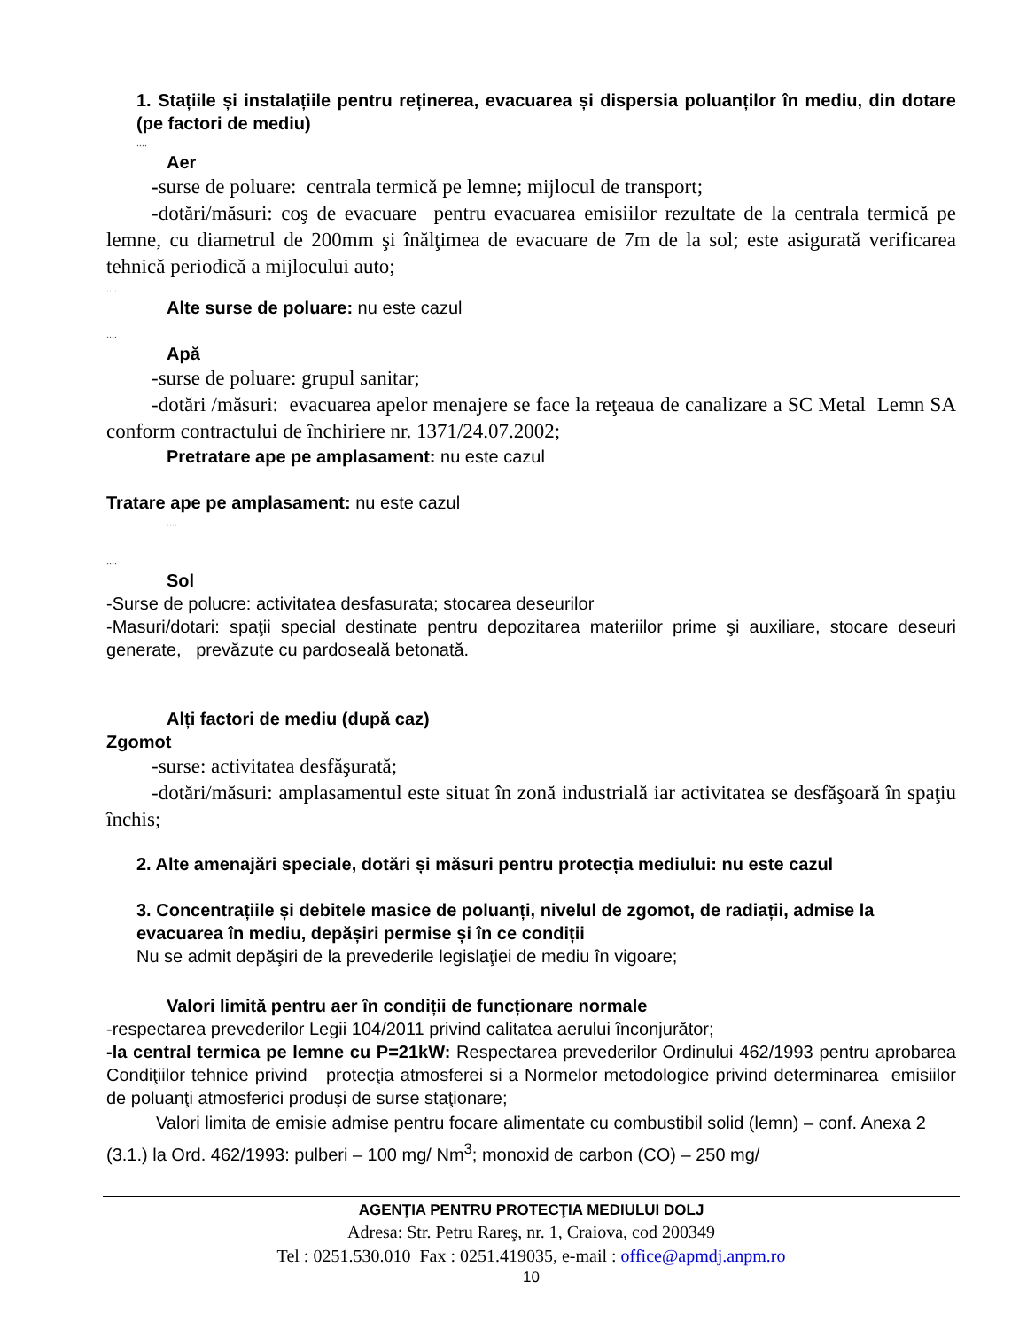1. Stațiile și instalațiile pentru reținerea, evacuarea și dispersia poluanților în mediu, din dotare (pe factori de mediu)
....
Aer
-surse de poluare: centrala termică pe lemne; mijlocul de transport;
-dotări/măsuri: coş de evacuare pentru evacuarea emisiilor rezultate de la centrala termică pe lemne, cu diametrul de 200mm şi înălţimea de evacuare de 7m de la sol; este asigurată verificarea tehnică periodică a mijlocului auto;
....
Alte surse de poluare: nu este cazul
....
Apă
-surse de poluare: grupul sanitar;
-dotări /măsuri: evacuarea apelor menajere se face la reţeaua de canalizare a SC Metal Lemn SA conform contractului de închiriere nr. 1371/24.07.2002;
Pretratare ape pe amplasament: nu este cazul
Tratare ape pe amplasament: nu este cazul
....
....
Sol
-Surse de polucre: activitatea desfasurata; stocarea deseurilor
-Masuri/dotari: spaţii special destinate pentru depozitarea materiilor prime şi auxiliare, stocare deseuri generate, prevăzute cu pardoseală betonată.
Alți factori de mediu (după caz)
Zgomot
-surse: activitatea desfăşurată;
-dotări/măsuri: amplasamentul este situat în zonă industrială iar activitatea se desfăşoară în spaţiu închis;
2. Alte amenajări speciale, dotări și măsuri pentru protecția mediului: nu este cazul
3. Concentrațiile și debitele masice de poluanți, nivelul de zgomot, de radiații, admise la evacuarea în mediu, depășiri permise și în ce condiții
Nu se admit depăşiri de la prevederile legislaţiei de mediu în vigoare;
Valori limită pentru aer în condiții de funcționare normale
-respectarea prevederilor Legii 104/2011 privind calitatea aerului înconjurător;
-la central termica pe lemne cu P=21kW: Respectarea prevederilor Ordinului 462/1993 pentru aprobarea Condiţiilor tehnice privind protecţia atmosferei si a Normelor metodologice privind determinarea emisiilor de poluanţi atmosferici produşi de surse staţionare;
Valori limita de emisie admise pentru focare alimentate cu combustibil solid (lemn) – conf. Anexa 2 (3.1.) la Ord. 462/1993: pulberi – 100 mg/ Nm<sup>3</sup>; monoxid de carbon (CO) – 250 mg/
AGENŢIA PENTRU PROTECŢIA MEDIULUI DOLJ
Adresa: Str. Petru Rareş, nr. 1, Craiova, cod 200349
Tel : 0251.530.010 Fax : 0251.419035, e-mail : office@apmdj.anpm.ro
10